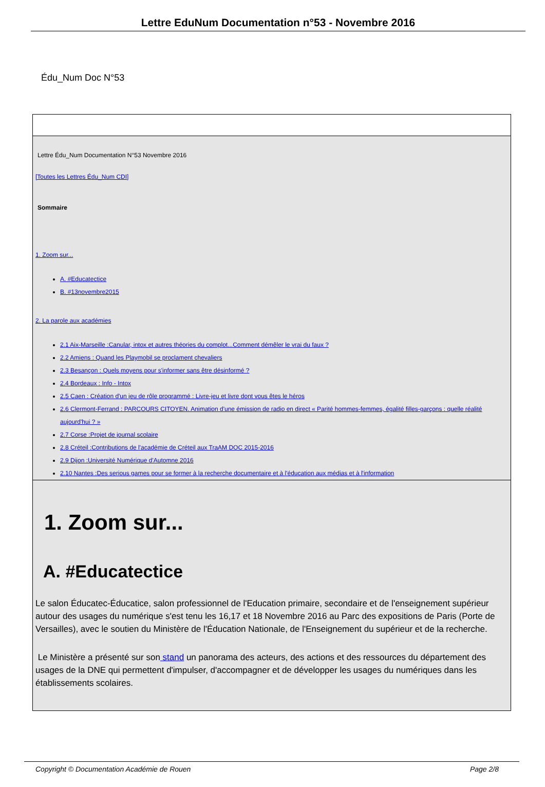Lettre EduNum Documentation n°53 - Novembre 2016
Édu_Num Doc N°53
Lettre Édu_Num Documentation N°53 Novembre 2016
[Toutes les Lettres Édu_Num CDI]
Sommaire
1. Zoom sur...
A. #Educatectice
B. #13novembre2015
2. La parole aux académies
2.1 Aix-Marseille :Canular, intox et autres théories du complot...Comment démêler le vrai du faux ?
2.2 Amiens : Quand les Playmobil se proclament chevaliers
2.3 Besançon : Quels moyens pour s'informer sans être désinformé ?
2.4 Bordeaux : Info - Intox
2.5 Caen : Création d'un jeu de rôle programmé : Livre-jeu et livre dont vous êtes le héros
2.6 Clermont-Ferrand : PARCOURS CITOYEN. Animation d'une émission de radio en direct « Parité hommes-femmes, égalité filles-garçons : quelle réalité aujourd'hui ? »
2.7 Corse :Projet de journal scolaire
2.8 Créteil :Contributions de l'académie de Créteil aux TraAM DOC 2015-2016
2.9 Dijon :Université Numérique d'Automne 2016
2.10 Nantes :Des serious games pour se former à la recherche documentaire et à l'éducation aux médias et à l'information
1. Zoom sur...
A. #Educatectice
Le salon Éducatec-Éducatice, salon professionnel de l'Education primaire, secondaire et de l'enseignement supérieur autour des usages du numérique s'est tenu les 16,17 et 18 Novembre 2016 au Parc des expositions de Paris (Porte de Versailles), avec le soutien du Ministère de l'Éducation Nationale, de l'Enseignement du supérieur et de la recherche.
Le Ministère a présenté sur son stand un panorama des acteurs, des actions et des ressources du département des usages de la DNE qui permettent d'impulser, d'accompagner et de développer les usages du numériques dans les établissements scolaires.
Copyright © Documentation Académie de Rouen Page 2/8